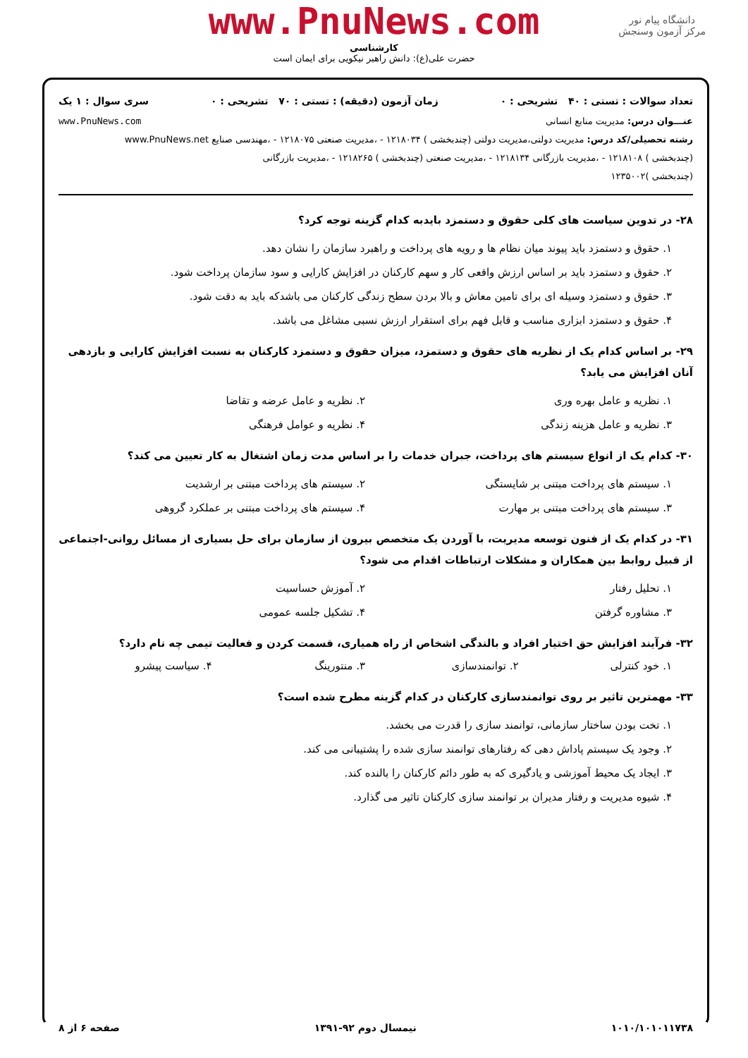دانشگاه پیام نور
مرکز آزمون وسنجش
www.PnuNews.com
کارشناسی
حضرت علی(ع): دانش راهبر نیکویی برای ایمان است
تعداد سوالات : تستی : ۴۰ تشریحی : ۰ زمان آزمون (دقیقه) : تستی : ۷۰ تشریحی : ۰ سری سوال : ۱ یک
عنـــوان درس: مدیریت منابع انسانی www.PnuNews.com
رشته تحصیلی/کد درس: مدیریت دولتی،مدیریت دولتی (چندبخشی ) ۱۲۱۸۰۳۴ - ،مدیریت صنعتی ۱۲۱۸۰۷۵ - ،مهندسی صنایع www.PnuNews.net
(چندبخشی ) ۱۲۱۸۱۰۸ - ،مدیریت بازرگانی ۱۲۱۸۱۳۴ - ،مدیریت صنعتی (چندبخشی ) ۱۲۱۸۲۶۵ - ،مدیریت بازرگانی
(چندبخشی )۱۲۳۵۰۰۲
۲۸- در تدوین سیاست های کلی حقوق و دستمزد بایدبه کدام گزینه توجه کرد؟
۱. حقوق و دستمزد باید پیوند میان نظام ها و رویه های پرداخت و راهبرد سازمان را نشان دهد.
۲. حقوق و دستمزد باید بر اساس ارزش واقعی کار و سهم کارکنان در افزایش کارایی و سود سازمان پرداخت شود.
۳. حقوق و دستمزد وسیله ای برای تامین معاش و بالا بردن سطح زندگی کارکنان می باشدکه باید به دقت شود.
۴. حقوق و دستمزد ابزاری مناسب و قابل فهم برای استقرار ارزش نسبی مشاغل می باشد.
۲۹- بر اساس کدام یک از نظریه های حقوق و دستمزد، میزان حقوق و دستمزد کارکنان به نسبت افزایش کارایی و بازدهی آنان افزایش می یابد؟
۱. نظریه و عامل بهره وری ۲. نظریه و عامل عرضه و تقاضا
۳. نظریه و عامل هزینه زندگی ۴. نظریه و عوامل فرهنگی
۳۰- کدام یک از انواع سیستم های پرداخت، جبران خدمات را بر اساس مدت زمان اشتغال به کار تعیین می کند؟
۱. سیستم های پرداخت مبتنی بر شایستگی
۲. سیستم های پرداخت مبتنی بر ارشدیت
۳. سیستم های پرداخت مبتنی بر مهارت
۴. سیستم های پرداخت مبتنی بر عملکرد گروهی
۳۱- در کدام یک از فنون توسعه مدیریت، با آوردن یک متخصص بیرون از سازمان برای حل بسیاری از مسائل روانی-اجتماعی از قبیل روابط بین همکاران و مشکلات ارتباطات اقدام می شود؟
۱. تحلیل رفتار ۲. آموزش حساسیت
۳. مشاوره گرفتن ۴. تشکیل جلسه عمومی
۳۲- فرآیند افزایش حق اختیار افراد و بالندگی اشخاص از راه همیاری، قسمت کردن و فعالیت تیمی چه نام دارد؟
۱. خود کنترلی ۲. توانمندسازی ۳. منتورینگ ۴. سیاست پیشرو
۳۳- مهمترین تاثیر بر روی توانمندسازی کارکنان در کدام گزینه مطرح شده است؟
۱. تخت بودن ساختار سازمانی، توانمند سازی را قدرت می بخشد.
۲. وجود یک سیستم پاداش دهی که رفتارهای توانمند سازی شده را پشتیبانی می کند.
۳. ایجاد یک محیط آموزشی و یادگیری که به طور دائم کارکنان را بالنده کند.
۴. شیوه مدیریت و رفتار مدیران بر توانمند سازی کارکنان تاثیر می گذارد.
۱۰۱۰/۱۰۱۰۱۱۷۳۸ نیمسال دوم ۹۲-۱۳۹۱ صفحه ۶ از ۸